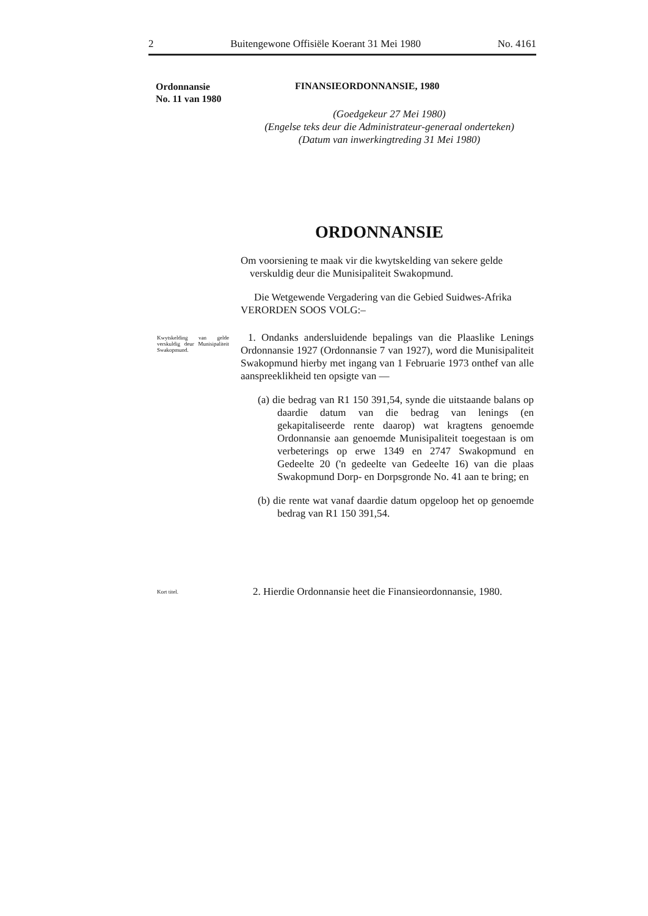2 Buitengewone Offisiële Koerant 31 Mei 1980 No. 4161
Ordonnansie
No. 11 van 1980
FINANSIEORDONNANSIE, 1980
(Goedgekeur 27 Mei 1980)
(Engelse teks deur die Administrateur-generaal onderteken)
(Datum van inwerkingtreding 31 Mei 1980)
ORDONNANSIE
Om voorsiening te maak vir die kwytskelding van sekere gelde verskuldig deur die Munisipaliteit Swakopmund.
Die Wetgewende Vergadering van die Gebied Suidwes-Afrika VERORDEN SOOS VOLG:–
Kwytskelding van gelde verskuldig deur Munisipaliteit Swakopmund.
1. Ondanks andersluidende bepalings van die Plaaslike Lenings Ordonnansie 1927 (Ordonnansie 7 van 1927), word die Munisipaliteit Swakopmund hierby met ingang van 1 Februarie 1973 onthef van alle aanspreeklikheid ten opsigte van —
(a) die bedrag van R1 150 391,54, synde die uitstaande balans op daardie datum van die bedrag van lenings (en gekapitaliseerde rente daarop) wat kragtens genoemde Ordonnansie aan genoemde Munisipaliteit toegestaan is om verbeterings op erwe 1349 en 2747 Swakopmund en Gedeelte 20 ('n gedeelte van Gedeelte 16) van die plaas Swakopmund Dorp- en Dorpsgronde No. 41 aan te bring; en
(b) die rente wat vanaf daardie datum opgeloop het op genoemde bedrag van R1 150 391,54.
Kort titel.
2. Hierdie Ordonnansie heet die Finansieordonnansie, 1980.